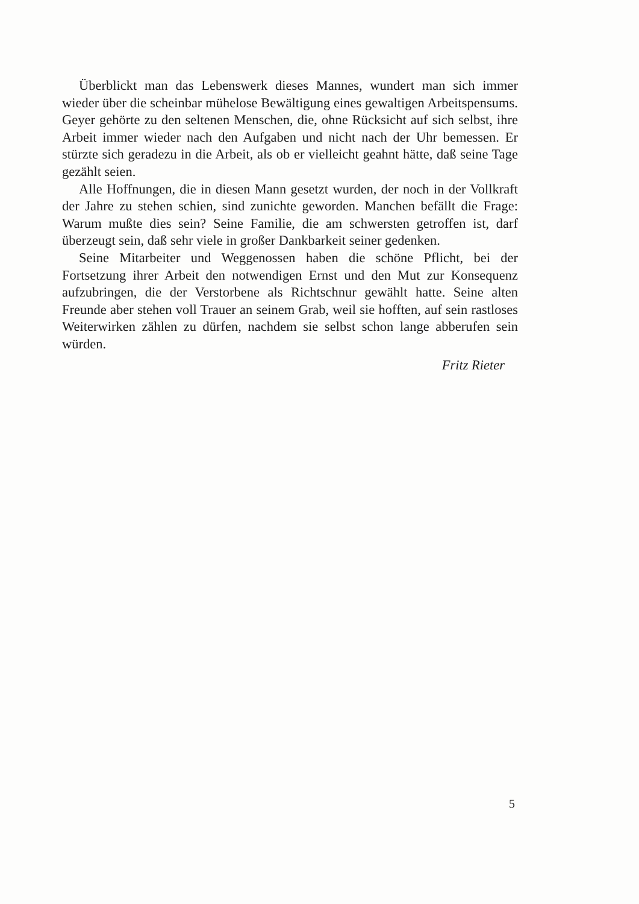Überblickt man das Lebenswerk dieses Mannes, wundert man sich immer wieder über die scheinbar mühelose Bewältigung eines gewaltigen Arbeitspensums. Geyer gehörte zu den seltenen Menschen, die, ohne Rücksicht auf sich selbst, ihre Arbeit immer wieder nach den Aufgaben und nicht nach der Uhr bemessen. Er stürzte sich geradezu in die Arbeit, als ob er vielleicht geahnt hätte, daß seine Tage gezählt seien.
Alle Hoffnungen, die in diesen Mann gesetzt wurden, der noch in der Vollkraft der Jahre zu stehen schien, sind zunichte geworden. Manchen befällt die Frage: Warum mußte dies sein? Seine Familie, die am schwersten getroffen ist, darf überzeugt sein, daß sehr viele in großer Dankbarkeit seiner gedenken.
Seine Mitarbeiter und Weggenossen haben die schöne Pflicht, bei der Fortsetzung ihrer Arbeit den notwendigen Ernst und den Mut zur Konsequenz aufzubringen, die der Verstorbene als Richtschnur gewählt hatte. Seine alten Freunde aber stehen voll Trauer an seinem Grab, weil sie hofften, auf sein rastloses Weiterwirken zählen zu dürfen, nachdem sie selbst schon lange abberufen sein würden.
Fritz Rieter
5